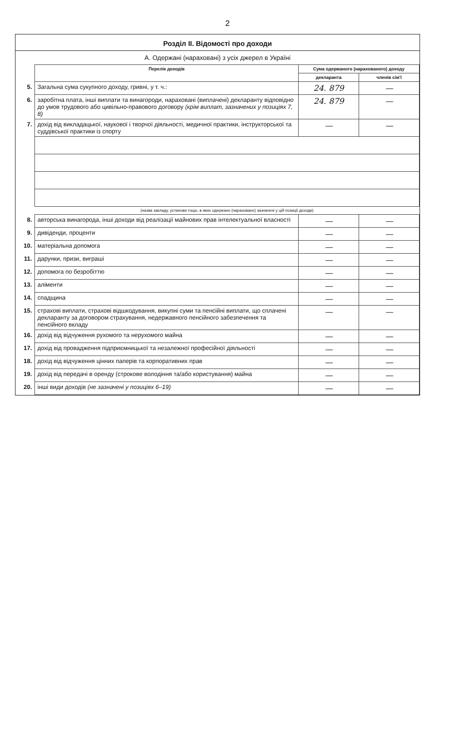2
Розділ II. Відомості про доходи
А. Одержані (нараховані) з усіх джерел в Україні
| | Перелік доходів | Сума одержаного (нарахованого) доходу | |
| | | декларанта | членів сім'ї |
| 5. | Загальна сума сукупного доходу, гривні, у т. ч.: | 24. 879 | — |
| 6. | заробітна плата, інші виплати та винагороди, нараховані (виплачені) декларанту відповідно до умов трудового або цивільно-правового договору (крім виплат, зазначених у позиціях 7, 8) | 24. 879 | — |
| 7. | дохід від викладацької, наукової і творчої діяльності, медичної практики, інструкторської та суддівської практики із спорту | — | — |
| | (назва закладу, установи тощо, в яких одержано (нараховано) зазначені у цій позиції доходи) | | |
| 8. | авторська винагорода, інші доходи від реалізації майнових прав інтелектуальної власності | — | — |
| 9. | дивіденди, проценти | — | — |
| 10. | матеріальна допомога | — | — |
| 11. | дарунки, призи, виграші | — | — |
| 12. | допомога по безробіттю | — | — |
| 13. | аліменти | — | — |
| 14. | спадщина | — | — |
| 15. | страхові виплати, страхові відшкодування, викупні суми та пенсійні виплати, що сплачені декларанту за договором страхування, недержавного пенсійного забезпечення та пенсійного вкладу | — | — |
| 16. | дохід від відчуження рухомого та нерухомого майна | — | — |
| 17. | дохід від провадження підприємницької та незалежної професійної діяльності | — | — |
| 18. | дохід від відчуження цінних паперів та корпоративних прав | — | — |
| 19. | дохід від передачі в оренду (строкове володіння та/або користування) майна | — | — |
| 20. | інші види доходів (не зазначені у позиціях 6–19) | — | — |